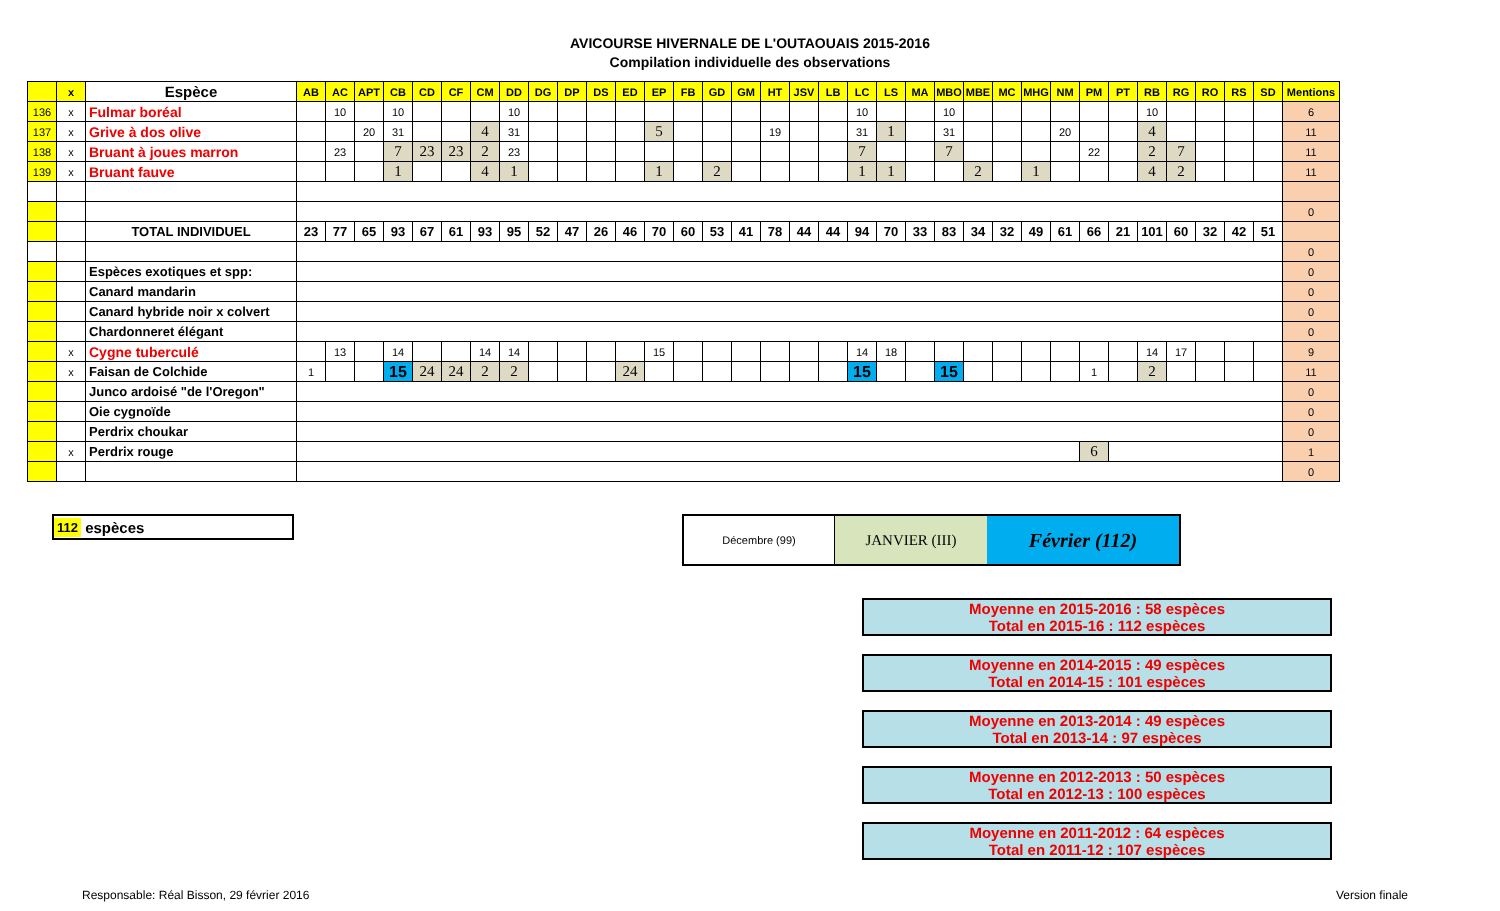AVICOURSE HIVERNALE DE L'OUTAOUAIS 2015-2016
Compilation individuelle des observations
| | x | Espèce | AB | AC | APT | CB | CD | CF | CM | DD | DG | DP | DS | ED | EP | FB | GD | GM | HT | JSV | LB | LC | LS | MA | MBO | MBE | MC | MHG | NM | PM | PT | RB | RG | RO | RS | SD | Mentions |
| --- | --- | --- | --- | --- | --- | --- | --- | --- | --- | --- | --- | --- | --- | --- | --- | --- | --- | --- | --- | --- | --- | --- | --- | --- | --- | --- | --- | --- | --- | --- | --- | --- | --- | --- | --- | --- | --- |
| 136 | x | Fulmar boréal | | 10 | | 10 | | | | 10 | | | | | | | | | | | | 10 | | | 10 | | | | | | | 10 | | | | | 6 |
| 137 | x | Grive à dos olive | | | 20 | 31 | | | 4 | 31 | | | | | 5 | | | | 19 | | | 31 | 1 | | 31 | | | | 20 | | | 4 | | | | | 11 |
| 138 | x | Bruant à joues marron | | 23 | | 7 | 23 | 23 | 2 | 23 | | | | | | | | | | | | 7 | | | 7 | | | | | 22 | | 2 | 7 | | | | 11 |
| 139 | x | Bruant fauve | | | | 1 | | | 4 | 1 | | | | | 1 | | 2 | | | | | 1 | 1 | | | 2 | | 1 | | | | 4 | 2 | | | | 11 |
| | | | | | | | | | | | | | | | | | | | | | | | | | | | | | | | | | | | | | 0 |
| | | TOTAL INDIVIDUEL | 23 | 77 | 65 | 93 | 67 | 61 | 93 | 95 | 52 | 47 | 26 | 46 | 70 | 60 | 53 | 41 | 78 | 44 | 44 | 94 | 70 | 33 | 83 | 34 | 32 | 49 | 61 | 66 | 21 | 101 | 60 | 32 | 42 | 51 | |
| | | | | | | | | | | | | | | | | | | | | | | | | | | | | | | | | | | | | | 0 |
| | | Espèces exotiques et spp: | | | | | | | | | | | | | | | | | | | | | | | | | | | | | | | | | | | 0 |
| | | Canard mandarin | | | | | | | | | | | | | | | | | | | | | | | | | | | | | | | | | | | 0 |
| | | Canard hybride noir x colvert | | | | | | | | | | | | | | | | | | | | | | | | | | | | | | | | | | | 0 |
| | | Chardonneret élégant | | | | | | | | | | | | | | | | | | | | | | | | | | | | | | | | | | | 0 |
| | x | Cygne tuberculé | | 13 | | 14 | | | 14 | 14 | | | | | 15 | | | | | | | 14 | 18 | | | | | | | | | 14 | 17 | | | | 9 |
| | x | Faisan de Colchide | 1 | | | 15 | 24 | 24 | 2 | 2 | | | | 24 | | | | | | | | 15 | | | 15 | | | | | 1 | | 2 | | | | | 11 |
| | | Junco ardoisé "de l'Oregon" | | | | | | | | | | | | | | | | | | | | | | | | | | | | | | | | | | | 0 |
| | | Oie cygnoïde | | | | | | | | | | | | | | | | | | | | | | | | | | | | | | | | | | | 0 |
| | | Perdrix choukar | | | | | | | | | | | | | | | | | | | | | | | | | | | | | | | | | | | 0 |
| | x | Perdrix rouge | | | | | | | | | | | | | | | | | | | | | | | | | | | | 6 | | | | | | | 1 |
| | | | | | | | | | | | | | | | | | | | | | | | | | | | | | | | | | | | | | 0 |
112 espèces
Décembre (99)
JANVIER (III)
Février (112)
Moyenne en 2015-2016 : 58 espèces
Total en 2015-16 : 112 espèces
Moyenne en 2014-2015 : 49 espèces
Total en 2014-15 : 101 espèces
Moyenne en 2013-2014 : 49 espèces
Total en 2013-14 : 97 espèces
Moyenne en 2012-2013 : 50 espèces
Total en 2012-13 : 100 espèces
Moyenne en 2011-2012 : 64 espèces
Total en 2011-12 : 107 espèces
Responsable: Réal Bisson, 29 février 2016 Version finale